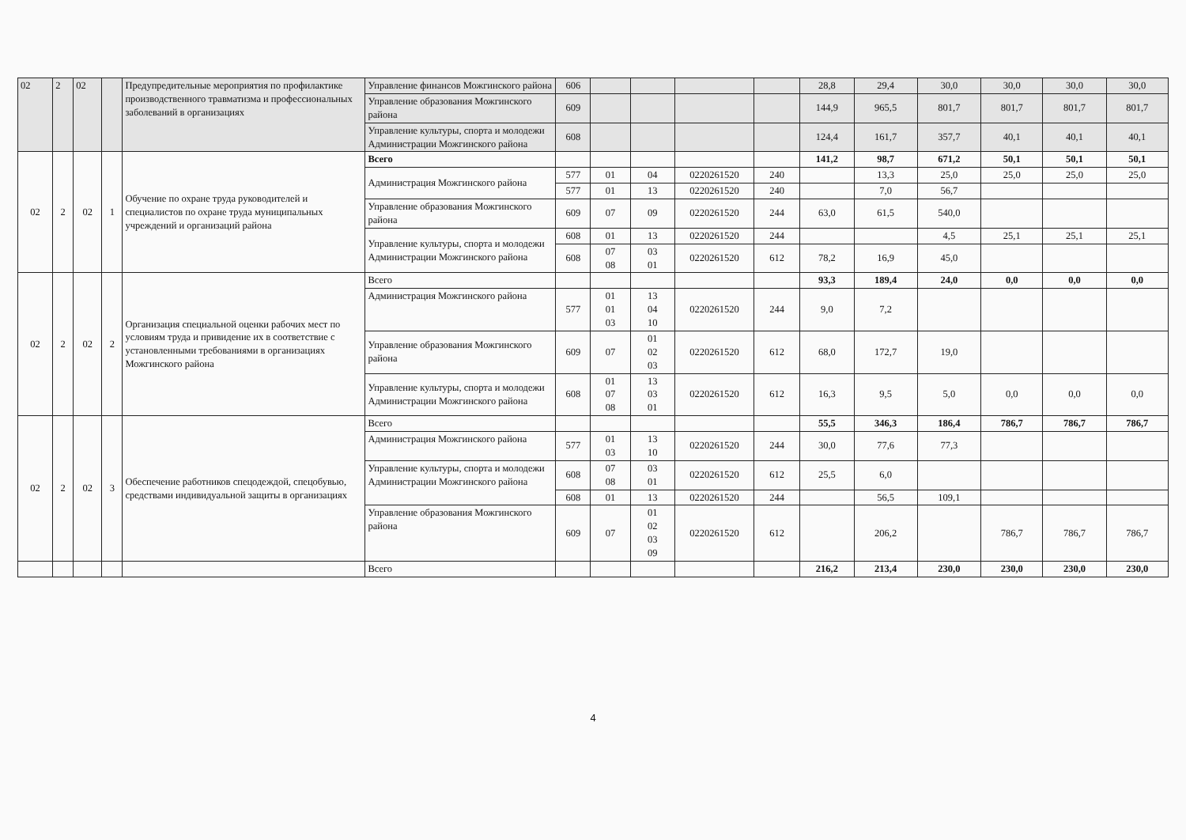| 02 | 2 | 02 | | Предупредительные мероприятия по профилактике производственного травматизма и профессиональных заболеваний в организациях | Управление финансов Можгинского района | 606 | | | | | 28,8 | 29,4 | 30,0 | 30,0 | 30,0 | 30,0 |
| | | | | | Управление образования Можгинского района | 609 | | | | | 144,9 | 965,5 | 801,7 | 801,7 | 801,7 | 801,7 |
| | | | | | Управление культуры, спорта и молодежи Администрации Можгинского района | 608 | | | | | 124,4 | 161,7 | 357,7 | 40,1 | 40,1 | 40,1 |
| 02 | 2 | 02 | 1 | Обучение по охране труда руководителей и специалистов по охране труда муниципальных учреждений и организаций района | Всего | | | | | | 141,2 | 98,7 | 671,2 | 50,1 | 50,1 | 50,1 |
| | | | | | Администрация Можгинского района | 577 | 01 | 04 | 0220261520 | 240 | | 13,3 | 25,0 | 25,0 | 25,0 | 25,0 |
| | | | | | | 577 | 01 | 13 | 0220261520 | 240 | | 7,0 | 56,7 | | | |
| | | | | | Управление образования Можгинского района | 609 | 07 | 09 | 0220261520 | 244 | 63,0 | 61,5 | 540,0 | | | |
| | | | | | Управление культуры, спорта и молодежи Администрации Можгинского района | 608 | 01 | 13 | 0220261520 | 244 | | | 4,5 | 25,1 | 25,1 | 25,1 |
| | | | | | | 608 | 07 08 | 03 01 | 0220261520 | 612 | 78,2 | 16,9 | 45,0 | | | |
| 02 | 2 | 02 | 2 | Организация специальной оценки рабочих мест по условиям труда и привидение их в соответствие с установленными требованиями в организациях Можгинского района | Всего | | | | | | 93,3 | 189,4 | 24,0 | 0,0 | 0,0 | 0,0 |
| | | | | | Администрация Можгинского района | 577 | 01 01 03 | 13 04 10 | 0220261520 | 244 | 9,0 | 7,2 | | | | |
| | | | | | Управление образования Можгинского района | 609 | 07 | 01 02 03 | 0220261520 | 612 | 68,0 | 172,7 | 19,0 | | | |
| | | | | | Управление культуры, спорта и молодежи Администрации Можгинского района | 608 | 01 07 08 | 13 03 01 | 0220261520 | 612 | 16,3 | 9,5 | 5,0 | 0,0 | 0,0 | 0,0 |
| 02 | 2 | 02 | 3 | Обеспечение работников спецодеждой, спецобувью, средствами индивидуальной защиты в организациях | Всего | | | | | | 55,5 | 346,3 | 186,4 | 786,7 | 786,7 | 786,7 |
| | | | | | Администрация Можгинского района | 577 | 01 03 | 13 10 | 0220261520 | 244 | 30,0 | 77,6 | 77,3 | | | |
| | | | | | Управление культуры, спорта и молодежи Администрации Можгинского района | 608 | 07 08 | 03 01 | 0220261520 | 612 | 25,5 | 6,0 | | | | |
| | | | | | | 608 | 01 | 13 | 0220261520 | 244 | | 56,5 | 109,1 | | | |
| | | | | | Управление образования Можгинского района | 609 | 07 | 01 02 03 09 | 0220261520 | 612 | | 206,2 | | 786,7 | 786,7 | 786,7 |
| | | | | | Всего | | | | | | 216,2 | 213,4 | 230,0 | 230,0 | 230,0 | 230,0 |
4